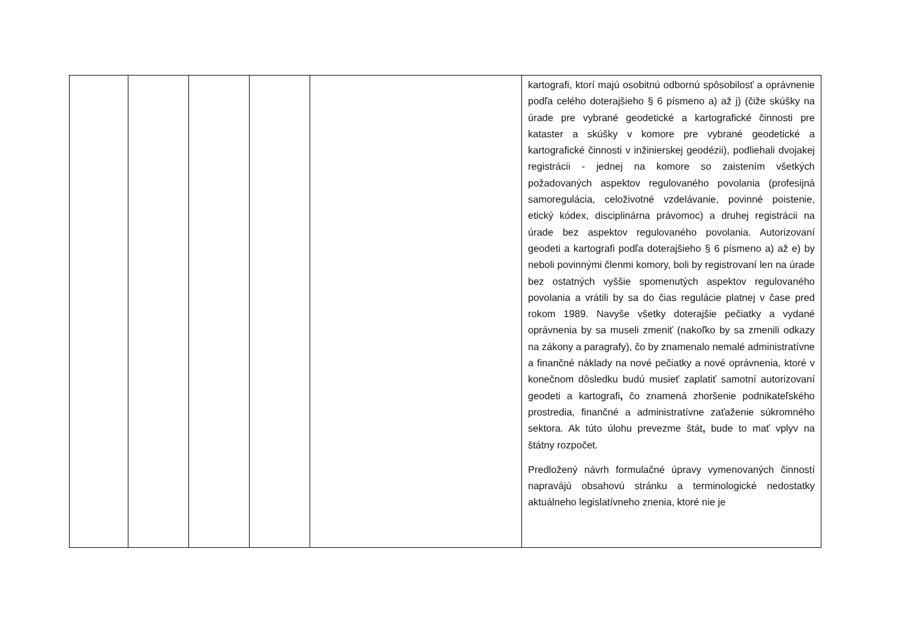| | | | | | kartografi, ktorí majú osobitnú odbornú spôsobilosť a oprávnenie podľa celého doterajšieho § 6 písmeno a) až j) (čiže skúšky na úrade pre vybrané geodetické a kartografické činnosti pre kataster a skúšky v komore pre vybrané geodetické a kartografické činnosti v inžinierskej geodézii), podliehali dvojakej registrácii - jednej na komore so zaistením všetkých požadovaných aspektov regulovaného povolania (profesijná samoregulácia, celoživotné vzdelávanie, povinné poistenie, etický kódex, disciplinárna právomoc) a druhej registrácii na úrade bez aspektov regulovaného povolania. Autorizovaní geodeti a kartografi podľa doterajšieho § 6 písmeno a) až e) by neboli povinnými členmi komory, boli by registrovaní len na úrade bez ostatných vyššie spomenutých aspektov regulovaného povolania a vrátili by sa do čias regulácie platnej v čase pred rokom 1989. Navyše všetky doterajšie pečiatky a vydané oprávnenia by sa museli zmeniť (nakoľko by sa zmenili odkazy na zákony a paragrafy), čo by znamenalo nemalé administratívne a finančné náklady na nové pečiatky a nové oprávnenia, ktoré v konečnom dôsledku budú musieť zaplatiť samotní autorizovaní geodeti a kartografi , čo znamená zhoršenie podnikateľského prostredia, finančné a administratívne zaťaženie súkromného sektora. Ak túto úlohu prevezme štát , bude to mať vplyv na štátny rozpočet. Predložený návrh formulačné úpravy vymenovaných činností napravájú obsahovú stránku a terminologické nedostatky aktuálneho legislatívneho znenia, ktoré nie je |